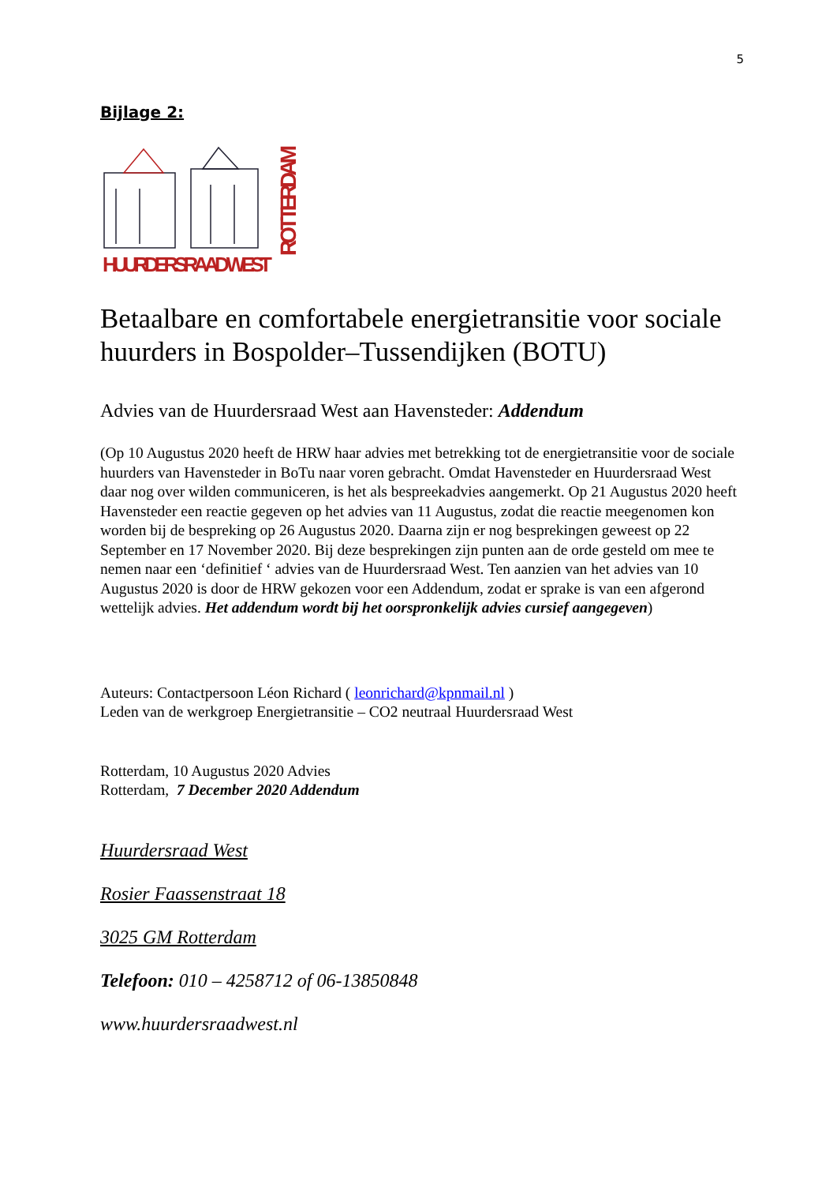5
Bijlage 2:
HUURDERSRAAD WEST
ROTTERDAM
Betaalbare en comfortabele energietransitie voor sociale huurders in Bospolder–Tussendijken (BOTU)
Advies van de Huurdersraad West aan Havensteder: Addendum
(Op 10 Augustus 2020 heeft de HRW haar advies met betrekking tot de energietransitie voor de sociale huurders van Havensteder in BoTu naar voren gebracht. Omdat Havensteder en Huurdersraad West daar nog over wilden communiceren, is het als bespreekadvies aangemerkt. Op 21 Augustus 2020 heeft Havensteder een reactie gegeven op het advies van 11 Augustus, zodat die reactie meegenomen kon worden bij de bespreking op 26 Augustus 2020. Daarna zijn er nog besprekingen geweest op 22 September en 17 November 2020. Bij deze besprekingen zijn punten aan de orde gesteld om mee te nemen naar een ‘definitief ‘ advies van de Huurdersraad West. Ten aanzien van het advies van 10 Augustus 2020 is door de HRW gekozen voor een Addendum, zodat er sprake is van een afgerond wettelijk advies. Het addendum wordt bij het oorspronkelijk advies cursief aangegeven)
Auteurs: Contactpersoon Léon Richard ( leonrichard@kpnmail.nl )
Leden van de werkgroep Energietransitie – CO2 neutraal Huurdersraad West
Rotterdam, 10 Augustus 2020 Advies
Rotterdam, 7 December 2020 Addendum
Huurdersraad West
Rosier Faassenstraat 18
3025 GM Rotterdam
Telefoon: 010 – 4258712 of 06-13850848
www.huurdersraadwest.nl